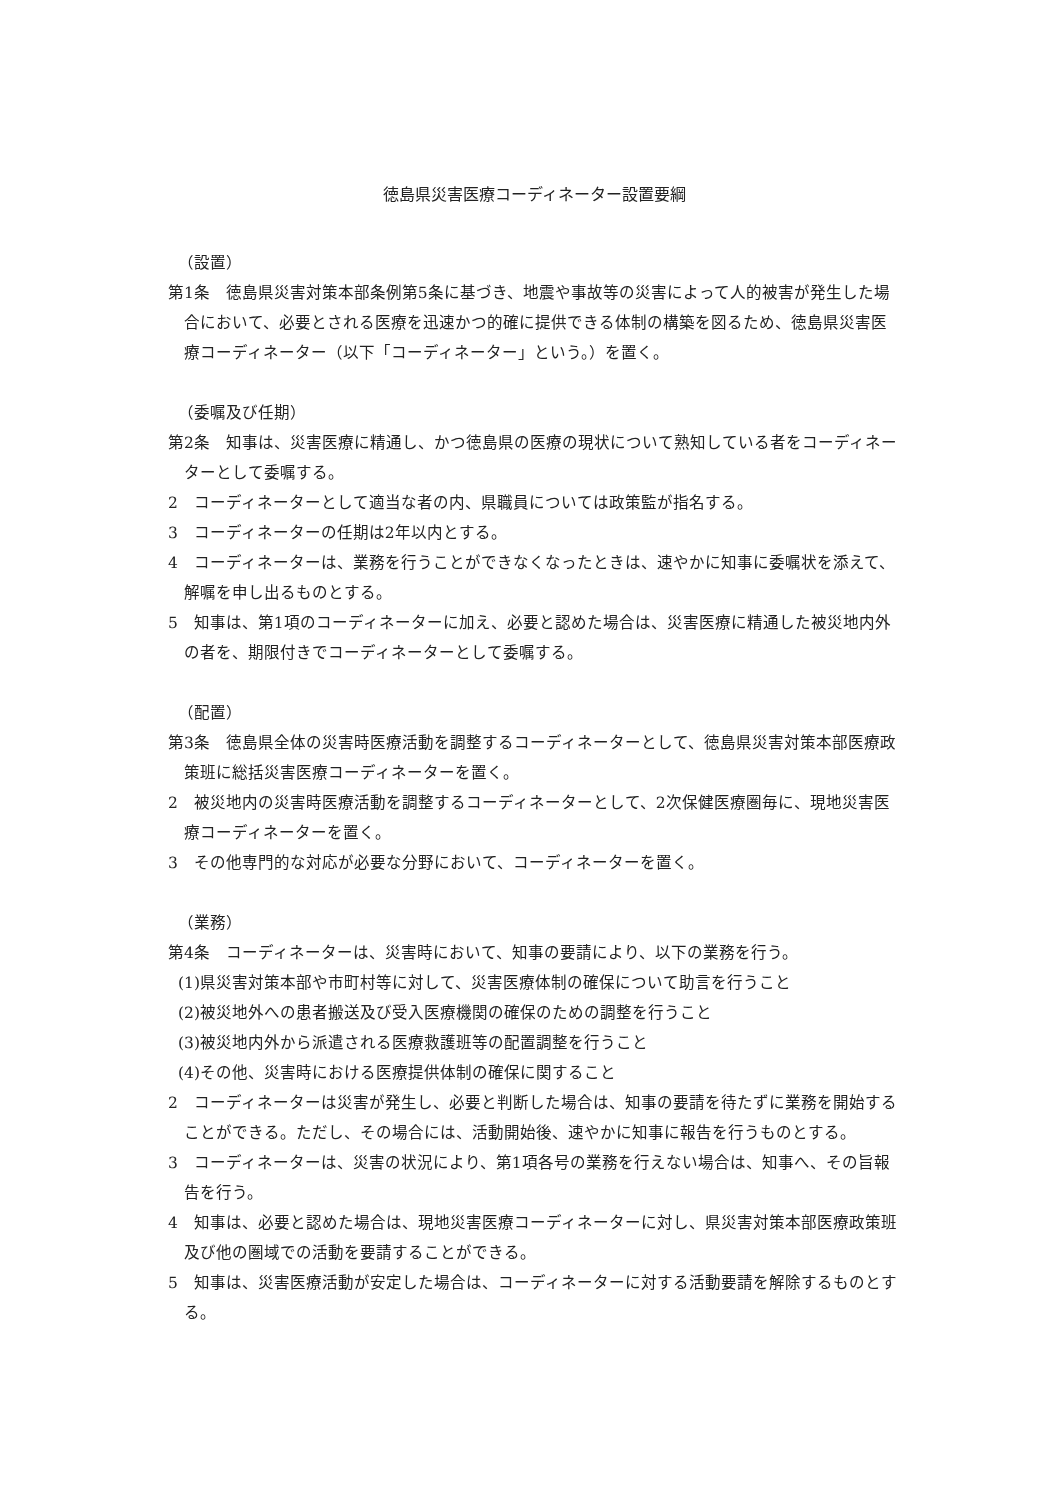徳島県災害医療コーディネーター設置要綱
（設置）
第1条　徳島県災害対策本部条例第5条に基づき、地震や事故等の災害によって人的被害が発生した場合において、必要とされる医療を迅速かつ的確に提供できる体制の構築を図るため、徳島県災害医療コーディネーター（以下「コーディネーター」という。）を置く。
（委嘱及び任期）
第2条　知事は、災害医療に精通し、かつ徳島県の医療の現状について熟知している者をコーディネーターとして委嘱する。
2　コーディネーターとして適当な者の内、県職員については政策監が指名する。
3　コーディネーターの任期は2年以内とする。
4　コーディネーターは、業務を行うことができなくなったときは、速やかに知事に委嘱状を添えて、解嘱を申し出るものとする。
5　知事は、第1項のコーディネーターに加え、必要と認めた場合は、災害医療に精通した被災地内外の者を、期限付きでコーディネーターとして委嘱する。
（配置）
第3条　徳島県全体の災害時医療活動を調整するコーディネーターとして、徳島県災害対策本部医療政策班に総括災害医療コーディネーターを置く。
2　被災地内の災害時医療活動を調整するコーディネーターとして、2次保健医療圏毎に、現地災害医療コーディネーターを置く。
3　その他専門的な対応が必要な分野において、コーディネーターを置く。
（業務）
第4条　コーディネーターは、災害時において、知事の要請により、以下の業務を行う。
(1)県災害対策本部や市町村等に対して、災害医療体制の確保について助言を行うこと
(2)被災地外への患者搬送及び受入医療機関の確保のための調整を行うこと
(3)被災地内外から派遣される医療救護班等の配置調整を行うこと
(4)その他、災害時における医療提供体制の確保に関すること
2　コーディネーターは災害が発生し、必要と判断した場合は、知事の要請を待たずに業務を開始することができる。ただし、その場合には、活動開始後、速やかに知事に報告を行うものとする。
3　コーディネーターは、災害の状況により、第1項各号の業務を行えない場合は、知事へ、その旨報告を行う。
4　知事は、必要と認めた場合は、現地災害医療コーディネーターに対し、県災害対策本部医療政策班及び他の圏域での活動を要請することができる。
5　知事は、災害医療活動が安定した場合は、コーディネーターに対する活動要請を解除するものとする。